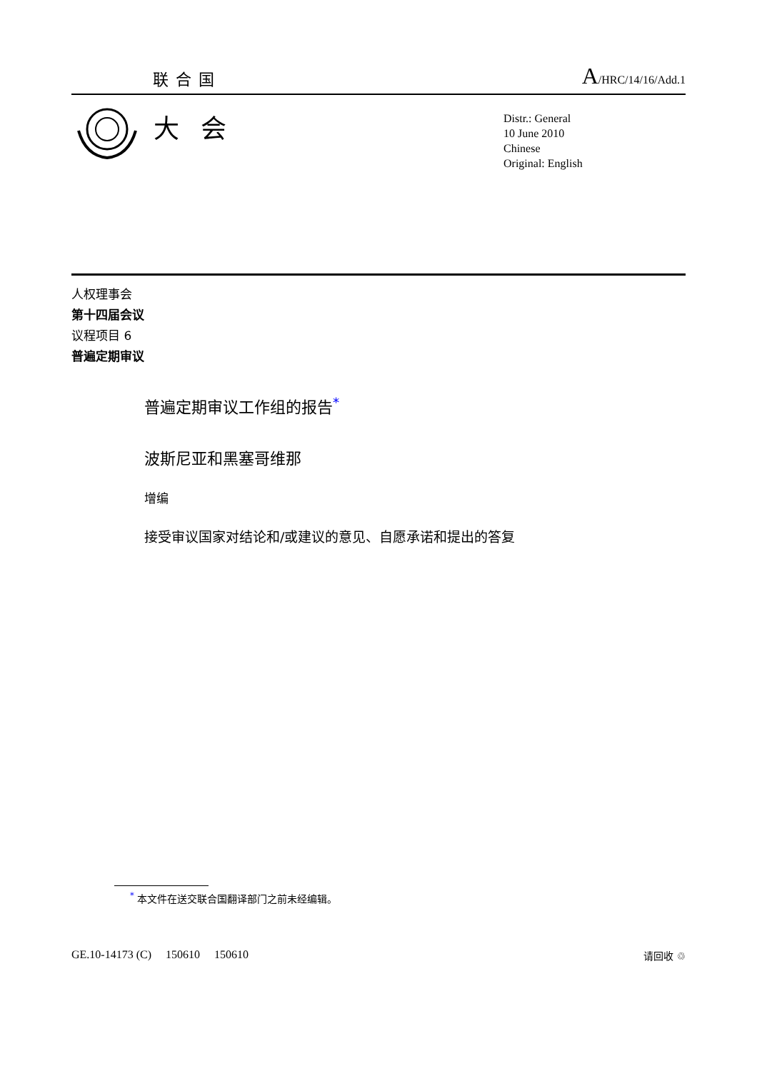联合国 A/HRC/14/16/Add.1
大会
Distr.: General
10 June 2010
Chinese
Original: English
人权理事会
第十四届会议
议程项目 6
普遍定期审议
普遍定期审议工作组的报告<sup>*</sup>
波斯尼亚和黑塞哥维那
增编
接受审议国家对结论和/或建议的意见、自愿承诺和提出的答复
<sup>*</sup> 本文件在送交联合国翻译部门之前未经编辑。
GE.10-14173 (C) 150610 150610 请回收 ♲